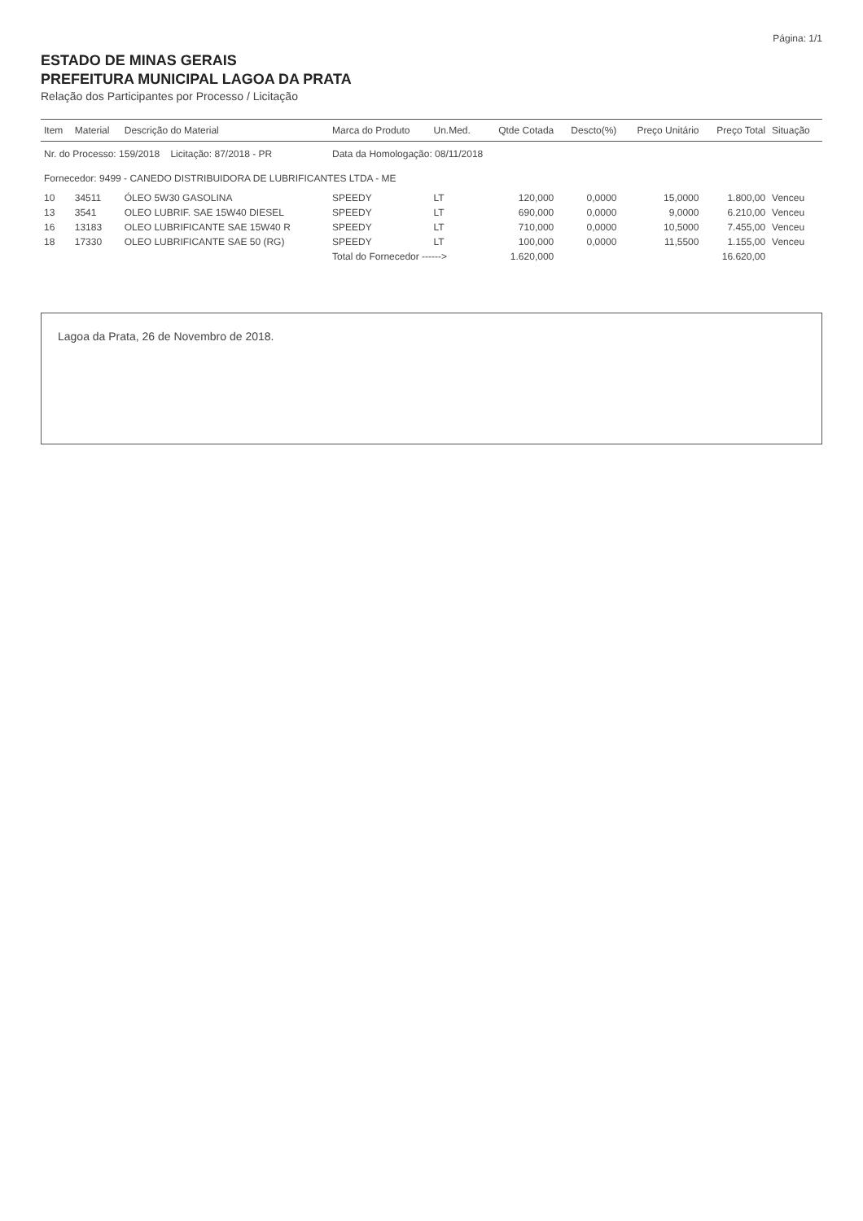Página: 1/1
ESTADO DE MINAS GERAIS
PREFEITURA MUNICIPAL LAGOA DA PRATA
Relação dos Participantes por Processo / Licitação
| Item | Material | Descrição do Material | Marca do Produto | Un.Med. | Qtde Cotada | Descto(%) | Preço Unitário | Preço Total | Situação |
| --- | --- | --- | --- | --- | --- | --- | --- | --- | --- |
| Nr. do Processo: 159/2018 Licitação: 87/2018 - PR | | | Data da Homologação: 08/11/2018 | | | | | | |
| Fornecedor: 9499 - CANEDO DISTRIBUIDORA DE LUBRIFICANTES LTDA - ME | | | | | | | | | |
| 10 | 34511 | ÓLEO 5W30 GASOLINA | SPEEDY | LT | 120,000 | 0,0000 | 15,0000 | 1.800,00 | Venceu |
| 13 | 3541 | OLEO LUBRIF. SAE 15W40 DIESEL | SPEEDY | LT | 690,000 | 0,0000 | 9,0000 | 6.210,00 | Venceu |
| 16 | 13183 | OLEO LUBRIFICANTE SAE 15W40 R | SPEEDY | LT | 710,000 | 0,0000 | 10,5000 | 7.455,00 | Venceu |
| 18 | 17330 | OLEO LUBRIFICANTE SAE 50 (RG) | SPEEDY | LT | 100,000 | 0,0000 | 11,5500 | 1.155,00 | Venceu |
| | | | Total do Fornecedor ------> | | 1.620,000 | | | 16.620,00 | |
Lagoa da Prata, 26 de Novembro de 2018.